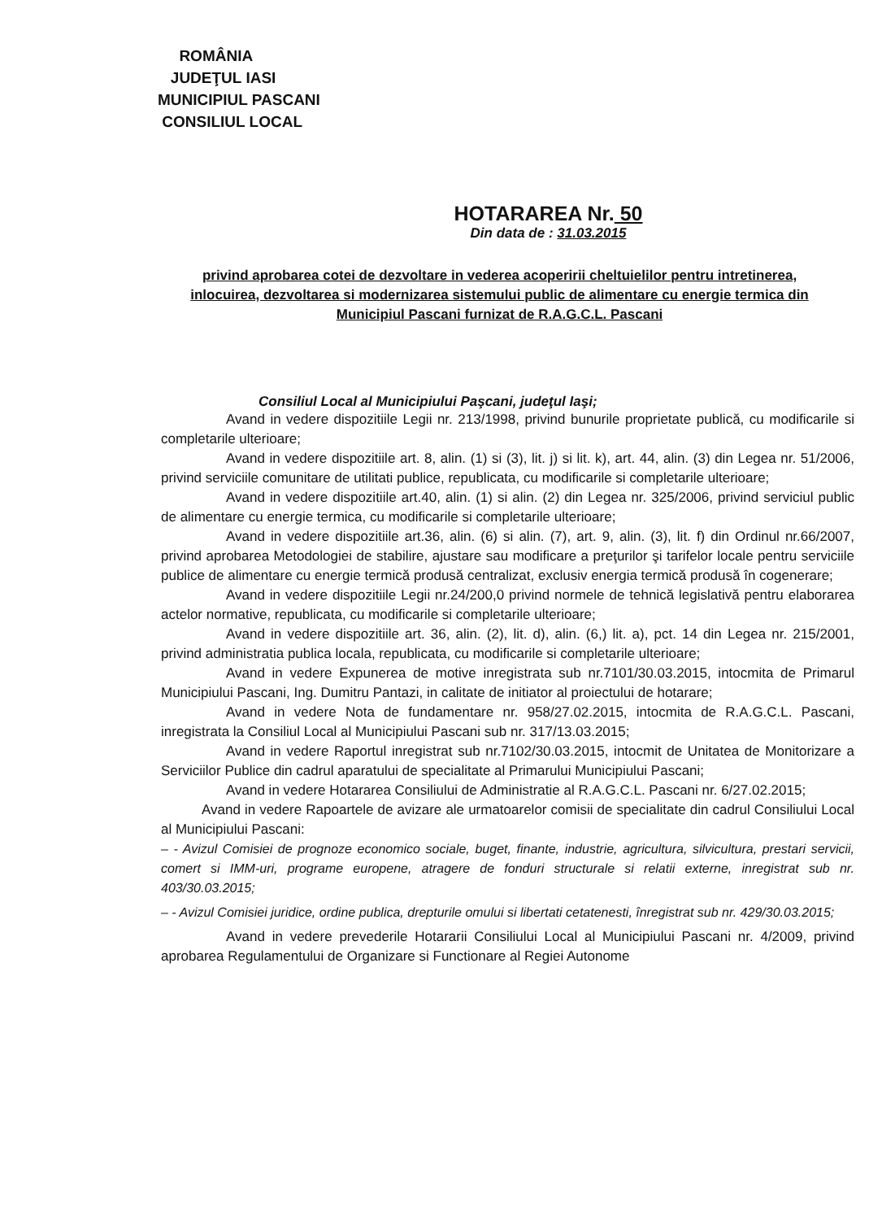ROMÂNIA
JUDEŢUL IASI
MUNICIPIUL PASCANI
CONSILIUL LOCAL
HOTARAREA Nr. 50
Din data de : 31.03.2015
privind aprobarea cotei de dezvoltare in vederea acoperirii cheltuielilor pentru intretinerea, inlocuirea, dezvoltarea si modernizarea sistemului public de alimentare cu energie termica din Municipiul Pascani furnizat de R.A.G.C.L. Pascani
Consiliul Local al Municipiului Paşcani, judeţul Iaşi;
Avand in vedere dispozitiile Legii nr. 213/1998, privind bunurile proprietate publică, cu modificarile si completarile ulterioare;
Avand in vedere dispozitiile art. 8, alin. (1) si (3), lit. j) si lit. k), art. 44, alin. (3) din Legea nr. 51/2006, privind serviciile comunitare de utilitati publice, republicata, cu modificarile si completarile ulterioare;
Avand in vedere dispozitiile art.40, alin. (1) si alin. (2) din Legea nr. 325/2006, privind serviciul public de alimentare cu energie termica, cu modificarile si completarile ulterioare;
Avand in vedere dispozitiile art.36, alin. (6) si alin. (7), art. 9, alin. (3), lit. f) din Ordinul nr.66/2007, privind aprobarea Metodologiei de stabilire, ajustare sau modificare a preţurilor şi tarifelor locale pentru serviciile publice de alimentare cu energie termică produsă centralizat, exclusiv energia termică produsă în cogenerare;
Avand in vedere dispozitiile Legii nr.24/200,0 privind normele de tehnică legislativă pentru elaborarea actelor normative, republicata, cu modificarile si completarile ulterioare;
Avand in vedere dispozitiile art. 36, alin. (2), lit. d), alin. (6,) lit. a), pct. 14 din Legea nr. 215/2001, privind administratia publica locala, republicata, cu modificarile si completarile ulterioare;
Avand in vedere Expunerea de motive inregistrata sub nr.7101/30.03.2015, intocmita de Primarul Municipiului Pascani, Ing. Dumitru Pantazi, in calitate de initiator al proiectului de hotarare;
Avand in vedere Nota de fundamentare nr. 958/27.02.2015, intocmita de R.A.G.C.L. Pascani, inregistrata la Consiliul Local al Municipiului Pascani sub nr. 317/13.03.2015;
Avand in vedere Raportul inregistrat sub nr.7102/30.03.2015, intocmit de Unitatea de Monitorizare a Serviciilor Publice din cadrul aparatului de specialitate al Primarului Municipiului Pascani;
Avand in vedere Hotararea Consiliului de Administratie al R.A.G.C.L. Pascani nr. 6/27.02.2015;
Avand in vedere Rapoartele de avizare ale urmatoarelor comisii de specialitate din cadrul Consiliului Local al Municipiului Pascani:
– - Avizul Comisiei de prognoze economico sociale, buget, finante, industrie, agricultura, silvicultura, prestari servicii, comert si IMM-uri, programe europene, atragere de fonduri structurale si relatii externe, inregistrat sub nr. 403/30.03.2015;
– - Avizul Comisiei juridice, ordine publica, drepturile omului si libertati cetatenesti, înregistrat sub nr. 429/30.03.2015;
Avand in vedere prevederile Hotararii Consiliului Local al Municipiului Pascani nr. 4/2009, privind aprobarea Regulamentului de Organizare si Functionare al Regiei Autonome